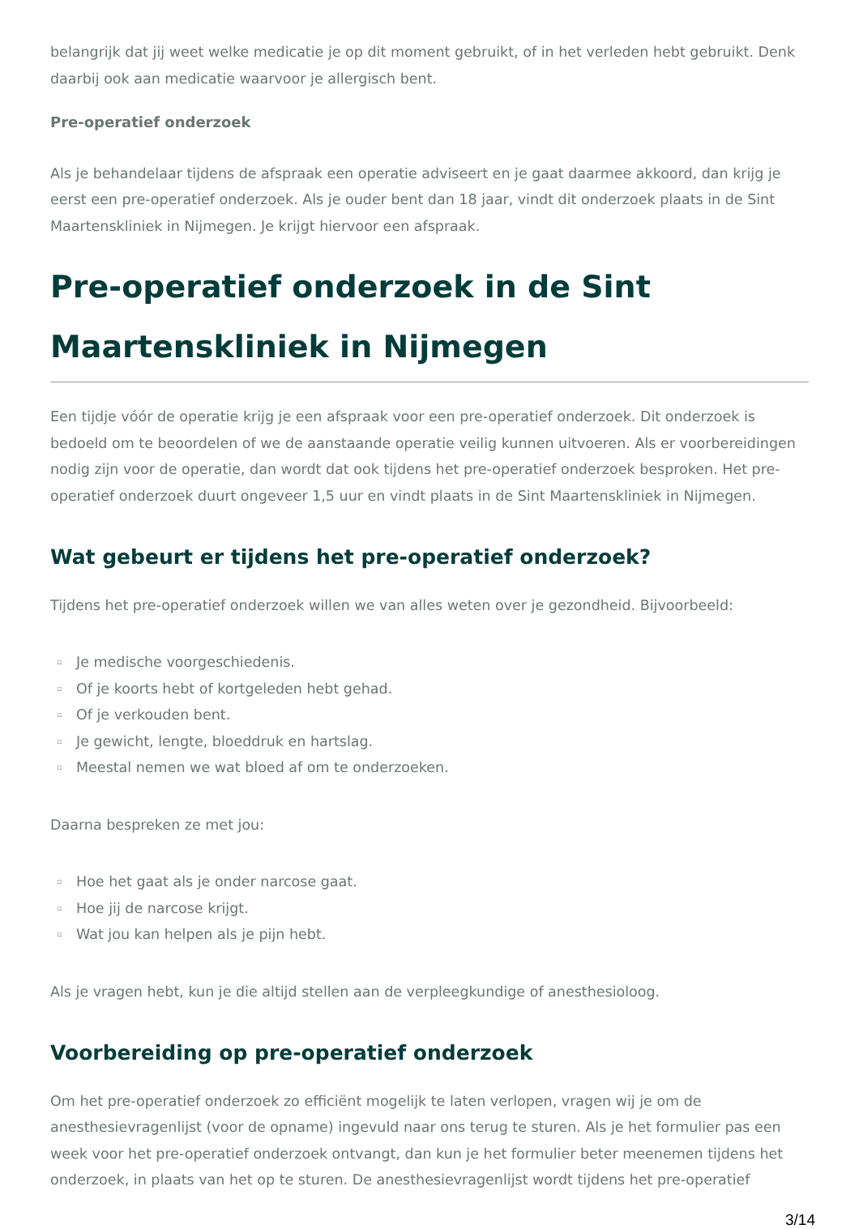belangrijk dat jij weet welke medicatie je op dit moment gebruikt, of in het verleden hebt gebruikt. Denk daarbij ook aan medicatie waarvoor je allergisch bent.
Pre-operatief onderzoek
Als je behandelaar tijdens de afspraak een operatie adviseert en je gaat daarmee akkoord, dan krijg je eerst een pre-operatief onderzoek. Als je ouder bent dan 18 jaar, vindt dit onderzoek plaats in de Sint Maartenskliniek in Nijmegen. Je krijgt hiervoor een afspraak.
Pre-operatief onderzoek in de Sint Maartenskliniek in Nijmegen
Een tijdje vóór de operatie krijg je een afspraak voor een pre-operatief onderzoek. Dit onderzoek is bedoeld om te beoordelen of we de aanstaande operatie veilig kunnen uitvoeren. Als er voorbereidingen nodig zijn voor de operatie, dan wordt dat ook tijdens het pre-operatief onderzoek besproken. Het pre-operatief onderzoek duurt ongeveer 1,5 uur en vindt plaats in de Sint Maartenskliniek in Nijmegen.
Wat gebeurt er tijdens het pre-operatief onderzoek?
Tijdens het pre-operatief onderzoek willen we van alles weten over je gezondheid. Bijvoorbeeld:
▫ Je medische voorgeschiedenis.
▫ Of je koorts hebt of kortgeleden hebt gehad.
▫ Of je verkouden bent.
▫ Je gewicht, lengte, bloeddruk en hartslag.
▫ Meestal nemen we wat bloed af om te onderzoeken.
Daarna bespreken ze met jou:
▫ Hoe het gaat als je onder narcose gaat.
▫ Hoe jij de narcose krijgt.
▫ Wat jou kan helpen als je pijn hebt.
Als je vragen hebt, kun je die altijd stellen aan de verpleegkundige of anesthesioloog.
Voorbereiding op pre-operatief onderzoek
Om het pre-operatief onderzoek zo efficiënt mogelijk te laten verlopen, vragen wij je om de anesthesievragenlijst (voor de opname) ingevuld naar ons terug te sturen. Als je het formulier pas een week voor het pre-operatief onderzoek ontvangt, dan kun je het formulier beter meenemen tijdens het onderzoek, in plaats van het op te sturen. De anesthesievragenlijst wordt tijdens het pre-operatief
3/14